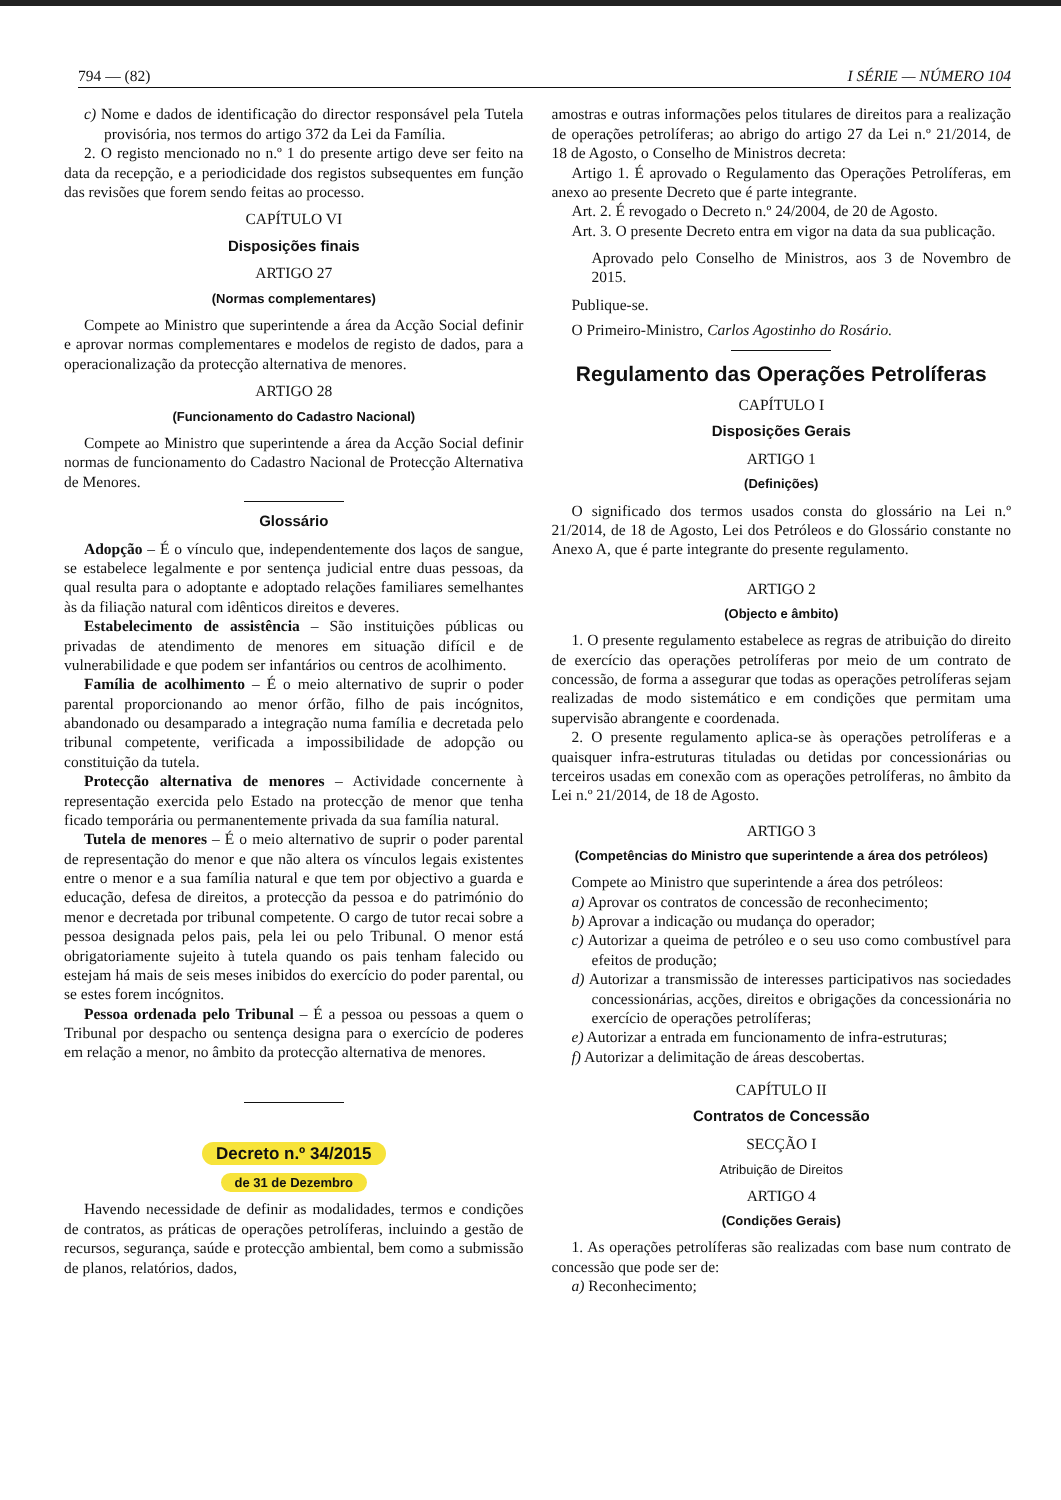794 — (82) I SÉRIE — NÚMERO 104
c) Nome e dados de identificação do director responsável pela Tutela provisória, nos termos do artigo 372 da Lei da Família.
2. O registo mencionado no n.º 1 do presente artigo deve ser feito na data da recepção, e a periodicidade dos registos subsequentes em função das revisões que forem sendo feitas ao processo.
CAPÍTULO VI
Disposições finais
ARTIGO 27
(Normas complementares)
Compete ao Ministro que superintende a área da Acção Social definir e aprovar normas complementares e modelos de registo de dados, para a operacionalização da protecção alternativa de menores.
ARTIGO 28
(Funcionamento do Cadastro Nacional)
Compete ao Ministro que superintende a área da Acção Social definir normas de funcionamento do Cadastro Nacional de Protecção Alternativa de Menores.
Glossário
Adopção – É o vínculo que, independentemente dos laços de sangue, se estabelece legalmente e por sentença judicial entre duas pessoas, da qual resulta para o adoptante e adoptado relações familiares semelhantes às da filiação natural com idênticos direitos e deveres.
Estabelecimento de assistência – São instituições públicas ou privadas de atendimento de menores em situação difícil e de vulnerabilidade e que podem ser infantários ou centros de acolhimento.
Família de acolhimento – É o meio alternativo de suprir o poder parental proporcionando ao menor órfão, filho de pais incógnitos, abandonado ou desamparado a integração numa família e decretada pelo tribunal competente, verificada a impossibilidade de adopção ou constituição da tutela.
Protecção alternativa de menores – Actividade concernente à representação exercida pelo Estado na protecção de menor que tenha ficado temporária ou permanentemente privada da sua família natural.
Tutela de menores – É o meio alternativo de suprir o poder parental de representação do menor e que não altera os vínculos legais existentes entre o menor e a sua família natural e que tem por objectivo a guarda e educação, defesa de direitos, a protecção da pessoa e do património do menor e decretada por tribunal competente. O cargo de tutor recai sobre a pessoa designada pelos pais, pela lei ou pelo Tribunal. O menor está obrigatoriamente sujeito à tutela quando os pais tenham falecido ou estejam há mais de seis meses inibidos do exercício do poder parental, ou se estes forem incógnitos.
Pessoa ordenada pelo Tribunal – É a pessoa ou pessoas a quem o Tribunal por despacho ou sentença designa para o exercício de poderes em relação a menor, no âmbito da protecção alternativa de menores.
Decreto n.º 34/2015
de 31 de Dezembro
Havendo necessidade de definir as modalidades, termos e condições de contratos, as práticas de operações petrolíferas, incluindo a gestão de recursos, segurança, saúde e protecção ambiental, bem como a submissão de planos, relatórios, dados,
amostras e outras informações pelos titulares de direitos para a realização de operações petrolíferas; ao abrigo do artigo 27 da Lei n.º 21/2014, de 18 de Agosto, o Conselho de Ministros decreta:
Artigo 1. É aprovado o Regulamento das Operações Petrolíferas, em anexo ao presente Decreto que é parte integrante.
Art. 2. É revogado o Decreto n.º 24/2004, de 20 de Agosto.
Art. 3. O presente Decreto entra em vigor na data da sua publicação.
Aprovado pelo Conselho de Ministros, aos 3 de Novembro de 2015.
Publique-se.
O Primeiro-Ministro, Carlos Agostinho do Rosário.
Regulamento das Operações Petrolíferas
CAPÍTULO I
Disposições Gerais
ARTIGO 1
(Definições)
O significado dos termos usados consta do glossário na Lei n.º 21/2014, de 18 de Agosto, Lei dos Petróleos e do Glossário constante no Anexo A, que é parte integrante do presente regulamento.
ARTIGO 2
(Objecto e âmbito)
1. O presente regulamento estabelece as regras de atribuição do direito de exercício das operações petrolíferas por meio de um contrato de concessão, de forma a assegurar que todas as operações petrolíferas sejam realizadas de modo sistemático e em condições que permitam uma supervisão abrangente e coordenada.
2. O presente regulamento aplica-se às operações petrolíferas e a quaisquer infra-estruturas tituladas ou detidas por concessionárias ou terceiros usadas em conexão com as operações petrolíferas, no âmbito da Lei n.º 21/2014, de 18 de Agosto.
ARTIGO 3
(Competências do Ministro que superintende a área dos petróleos)
Compete ao Ministro que superintende a área dos petróleos:
a) Aprovar os contratos de concessão de reconhecimento;
b) Aprovar a indicação ou mudança do operador;
c) Autorizar a queima de petróleo e o seu uso como combustível para efeitos de produção;
d) Autorizar a transmissão de interesses participativos nas sociedades concessionárias, acções, direitos e obrigações da concessionária no exercício de operações petrolíferas;
e) Autorizar a entrada em funcionamento de infra-estruturas;
f) Autorizar a delimitação de áreas descobertas.
CAPÍTULO II
Contratos de Concessão
SECÇÃO I
Atribuição de Direitos
ARTIGO 4
(Condições Gerais)
1. As operações petrolíferas são realizadas com base num contrato de concessão que pode ser de:
a) Reconhecimento;